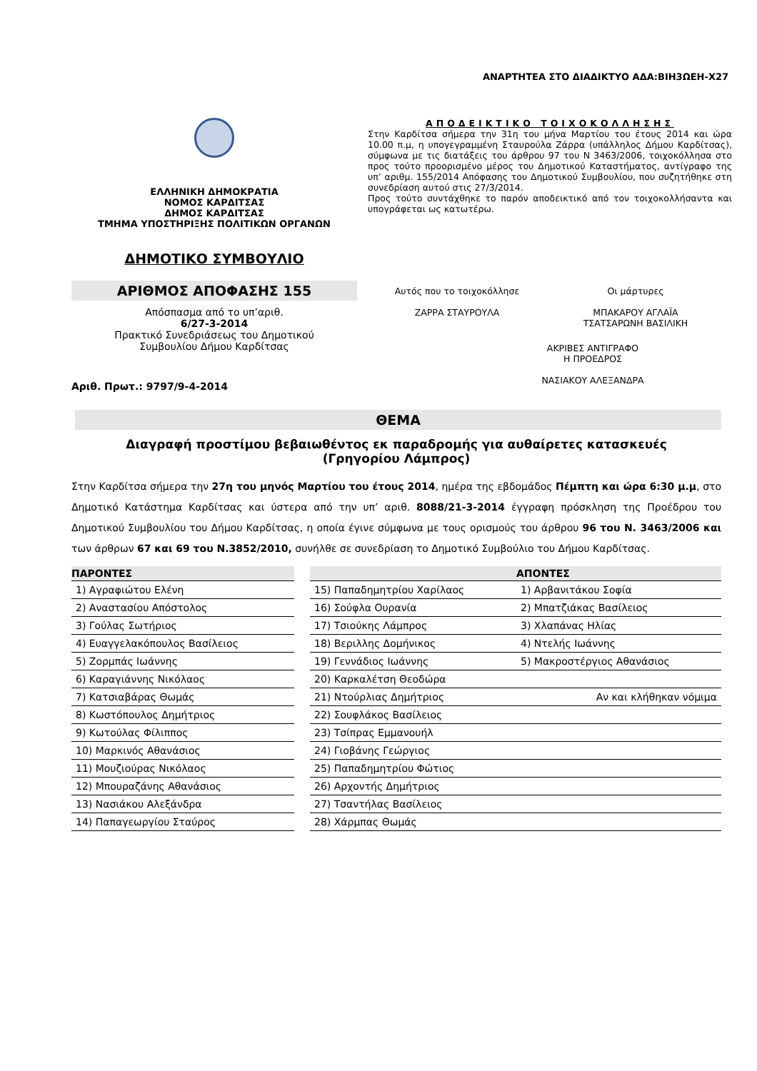ΑΝΑΡΤΗΤΕΑ ΣΤΟ ΔΙΑΔΙΚΤΥΟ ΑΔΑ:ΒΙΗ3ΩΕΗ-Χ27
ΕΛΛΗΝΙΚΗ ΔΗΜΟΚΡΑΤΙΑ
ΝΟΜΟΣ ΚΑΡΔΙΤΣΑΣ
ΔΗΜΟΣ ΚΑΡΔΙΤΣΑΣ
ΤΜΗΜΑ ΥΠΟΣΤΗΡΙΞΗΣ ΠΟΛΙΤΙΚΩΝ ΟΡΓΑΝΩΝ
ΔΗΜΟΤΙΚΟ ΣΥΜΒΟΥΛΙΟ
ΑΡΙΘΜΟΣ ΑΠΟΦΑΣΗΣ 155
Απόσπασμα από το υπ’αριθ.
6/27-3-2014
Πρακτικό Συνεδριάσεως του Δημοτικού
Συμβουλίου Δήμου Καρδίτσας
Αριθ. Πρωτ.: 9797/9-4-2014
ΑΠΟΔΕΙΚΤΙΚΟ ΤΟΙΧΟΚΟΛΛΗΣΗΣ
Στην Καρδίτσα σήμερα την 31η του μήνα Μαρτίου του έτους 2014 και ώρα 10.00 π.μ, η υπογεγραμμένη Σταυρούλα Ζάρρα (υπάλληλος Δήμου Καρδίτσας), σύμφωνα με τις διατάξεις του άρθρου 97 του Ν 3463/2006, τοιχοκόλλησα στο προς τούτο προορισμένο μέρος του Δημοτικού Καταστήματος, αντίγραφο της υπ’ αριθμ. 155/2014 Απόφασης του Δημοτικού Συμβουλίου, που συζητήθηκε στη συνεδρίαση αυτού στις 27/3/2014.
Προς τούτο συντάχθηκε το παρόν αποδεικτικό από τον τοιχοκολλήσαντα και υπογράφεται ως κατωτέρω.
Αυτός που το τοιχοκόλλησε
ΖΑΡΡΑ ΣΤΑΥΡΟΥΛΑ
Οι μάρτυρες
ΜΠΑΚΑΡΟΥ ΑΓΛΑΪΑ
ΤΣΑΤΣΑΡΩΝΗ ΒΑΣΙΛΙΚΗ
ΑΚΡΙΒΕΣ ΑΝΤΙΓΡΑΦΟ
Η ΠΡΟΕΔΡΟΣ
ΝΑΣΙΑΚΟΥ ΑΛΕΞΑΝΔΡΑ
ΘΕΜΑ
Διαγραφή προστίμου βεβαιωθέντος εκ παραδρομής για αυθαίρετες κατασκευές
(Γρηγορίου Λάμπρος)
Στην Καρδίτσα σήμερα την 27η του μηνός Μαρτίου του έτους 2014, ημέρα της εβδομάδος Πέμπτη και ώρα 6:30 μ.μ, στο Δημοτικό Κατάστημα Καρδίτσας και ύστερα από την υπ’ αριθ. 8088/21-3-2014 έγγραφη πρόσκληση της Προέδρου του Δημοτικού Συμβουλίου του Δήμου Καρδίτσας, η οποία έγινε σύμφωνα με τους ορισμούς του άρθρου 96 του Ν. 3463/2006 και των άρθρων 67 και 69 του Ν.3852/2010, συνήλθε σε συνεδρίαση το Δημοτικό Συμβούλιο του Δήμου Καρδίτσας.
| ΠΑΡΟΝΤΕΣ | | | ΑΠΟΝΤΕΣ |
| 1) Αγραφιώτου Ελένη | | 15) Παπαδημητρίου Χαρίλαος | 1) Αρβανιτάκου Σοφία |
| 2) Αναστασίου Απόστολος | | 16) Σούφλα Ουρανία | 2) Μπατζιάκας Βασίλειος |
| 3) Γούλας Σωτήριος | | 17) Τσιούκης Λάμπρος | 3) Χλαπάνας Ηλίας |
| 4) Ευαγγελακόπουλος Βασίλειος | | 18) Βεριλλης Δομήνικος | 4) Ντελής Ιωάννης |
| 5) Ζορμπάς Ιωάννης | | 19) Γεννάδιος Ιωάννης | 5) Μακροστέργιος Αθανάσιος |
| 6) Καραγιάννης Νικόλαος | | 20) Καρκαλέτση Θεοδώρα | |
| 7) Κατσιαβάρας Θωμάς | | 21) Ντούρλιας Δημήτριος | Αν και κλήθηκαν νόμιμα |
| 8) Κωστόπουλος Δημήτριος | | 22) Σουφλάκος Βασίλειος | |
| 9) Κωτούλας Φίλιππος | | 23) Τσίπρας Εμμανουήλ | |
| 10) Μαρκινός Αθανάσιος | | 24) Γιοβάνης Γεώργιος | |
| 11) Μουζιούρας Νικόλαος | | 25) Παπαδημητρίου Φώτιος | |
| 12) Μπουραζάνης Αθανάσιος | | 26) Αρχοντής Δημήτριος | |
| 13) Νασιάκου Αλεξάνδρα | | 27) Τσαντήλας Βασίλειος | |
| 14) Παπαγεωργίου Σταύρος | | 28) Χάρμπας Θωμάς | |